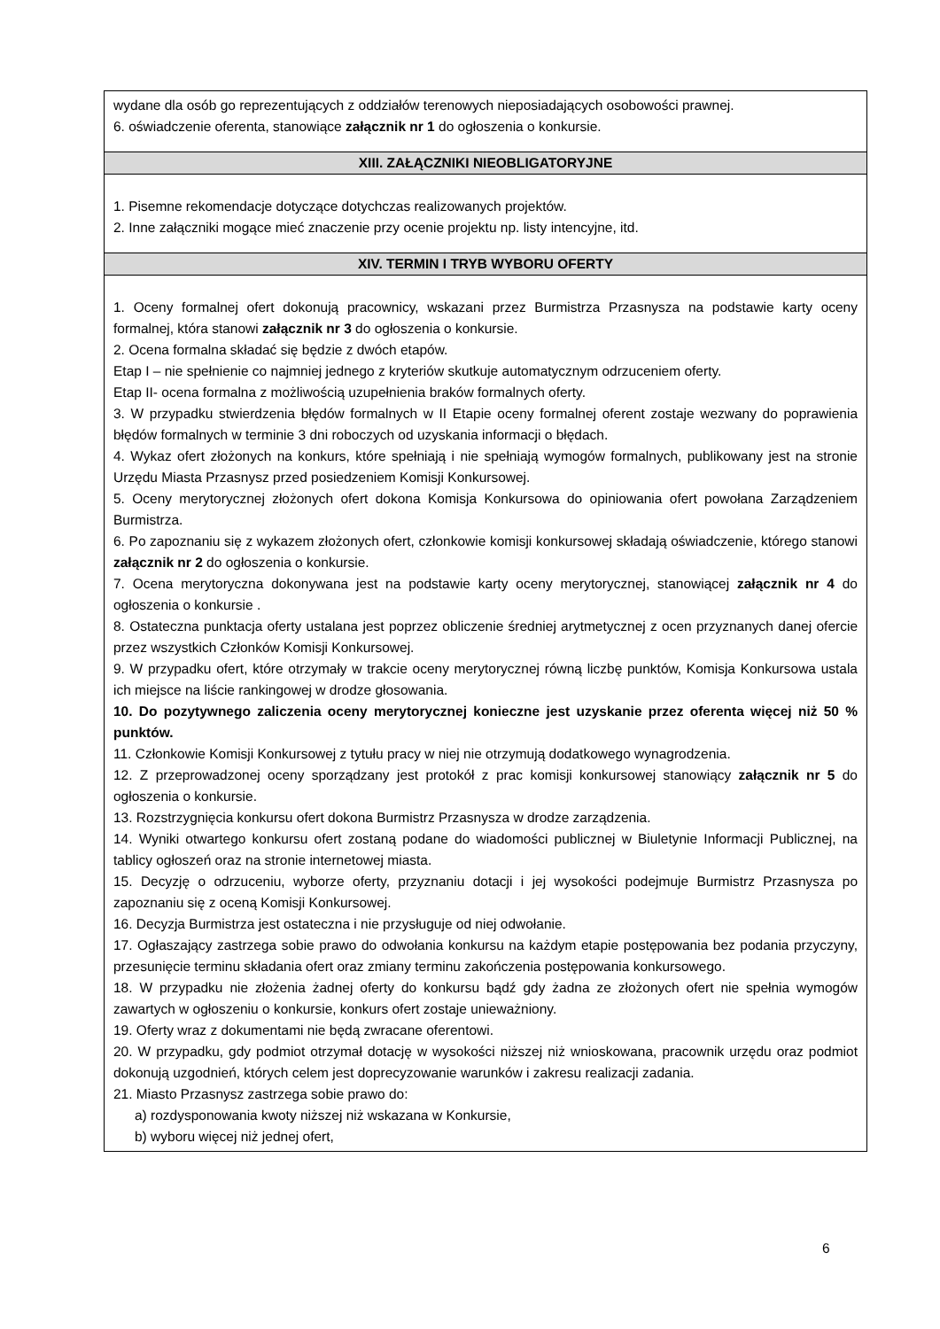| wydane dla osób go reprezentujących z oddziałów terenowych nieposiadających osobowości prawnej. 6. oświadczenie oferenta, stanowiące załącznik nr 1 do ogłoszenia o konkursie. |
| XIII. ZAŁĄCZNIKI NIEOBLIGATORYJNE |
| 1. Pisemne rekomendacje dotyczące dotychczas realizowanych projektów. 2. Inne załączniki mogące mieć znaczenie przy ocenie projektu np. listy intencyjne, itd. |
| XIV. TERMIN I TRYB WYBORU OFERTY |
| 1. Oceny formalnej ofert dokonują pracownicy, wskazani przez Burmistrza Przasnysza na podstawie karty oceny formalnej, która stanowi załącznik nr 3 do ogłoszenia o konkursie. 2. Ocena formalna składać się będzie z dwóch etapów. Etap I – nie spełnienie co najmniej jednego z kryteriów skutkuje automatycznym odrzuceniem oferty. Etap II- ocena formalna z możliwością uzupełnienia braków formalnych oferty. 3. W przypadku stwierdzenia błędów formalnych w II Etapie oceny formalnej oferent zostaje wezwany do poprawienia błędów formalnych w terminie 3 dni roboczych od uzyskania informacji o błędach. 4. Wykaz ofert złożonych na konkurs, które spełniają i nie spełniają wymogów formalnych, publikowany jest na stronie Urzędu Miasta Przasnysz przed posiedzeniem Komisji Konkursowej. 5. Oceny merytorycznej złożonych ofert dokona Komisja Konkursowa do opiniowania ofert powołana Zarządzeniem Burmistrza. 6. Po zapoznaniu się z wykazem złożonych ofert, członkowie komisji konkursowej składają oświadczenie, którego stanowi załącznik nr 2 do ogłoszenia o konkursie. 7. Ocena merytoryczna dokonywana jest na podstawie karty oceny merytorycznej, stanowiącej załącznik nr 4 do ogłoszenia o konkursie . 8. Ostateczna punktacja oferty ustalana jest poprzez obliczenie średniej arytmetycznej z ocen przyznanych danej ofercie przez wszystkich Członków Komisji Konkursowej. 9. W przypadku ofert, które otrzymały w trakcie oceny merytorycznej równą liczbę punktów, Komisja Konkursowa ustala ich miejsce na liście rankingowej w drodze głosowania. 10. Do pozytywnego zaliczenia oceny merytorycznej konieczne jest uzyskanie przez oferenta więcej niż 50 % punktów. 11. Członkowie Komisji Konkursowej z tytułu pracy w niej nie otrzymują dodatkowego wynagrodzenia. 12. Z przeprowadzonej oceny sporządzany jest protokół z prac komisji konkursowej stanowiący załącznik nr 5 do ogłoszenia o konkursie. 13. Rozstrzygnięcia konkursu ofert dokona Burmistrz Przasnysza w drodze zarządzenia. 14. Wyniki otwartego konkursu ofert zostaną podane do wiadomości publicznej w Biuletynie Informacji Publicznej, na tablicy ogłoszeń oraz na stronie internetowej miasta. 15. Decyzję o odrzuceniu, wyborze oferty, przyznaniu dotacji i jej wysokości podejmuje Burmistrz Przasnysza po zapoznaniu się z oceną Komisji Konkursowej. 16. Decyzja Burmistrza jest ostateczna i nie przysługuje od niej odwołanie. 17. Ogłaszający zastrzega sobie prawo do odwołania konkursu na każdym etapie postępowania bez podania przyczyny, przesunięcie terminu składania ofert oraz zmiany terminu zakończenia postępowania konkursowego. 18. W przypadku nie złożenia żadnej oferty do konkursu bądź gdy żadna ze złożonych ofert nie spełnia wymogów zawartych w ogłoszeniu o konkursie, konkurs ofert zostaje unieważniony. 19. Oferty wraz z dokumentami nie będą zwracane oferentowi. 20. W przypadku, gdy podmiot otrzymał dotację w wysokości niższej niż wnioskowana, pracownik urzędu oraz podmiot dokonują uzgodnień, których celem jest doprecyzowanie warunków i zakresu realizacji zadania. 21. Miasto Przasnysz zastrzega sobie prawo do: a) rozdysponowania kwoty niższej niż wskazana w Konkursie, b) wyboru więcej niż jednej ofert, |
6